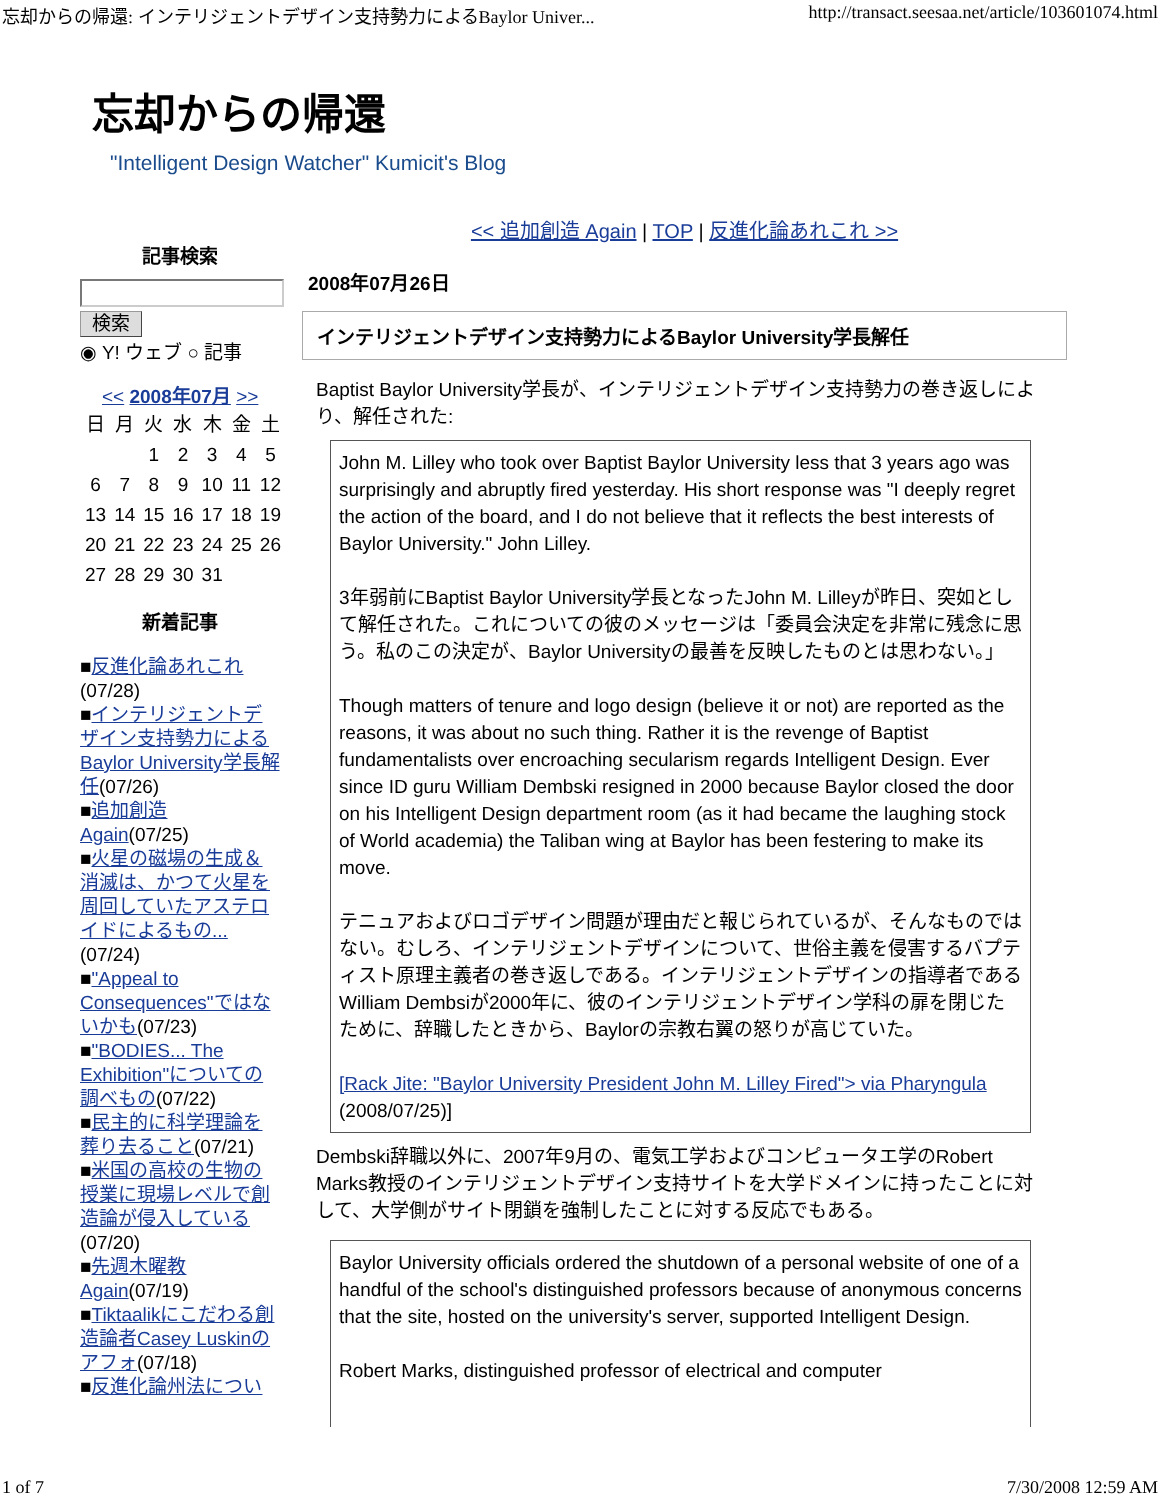忘却からの帰還: インテリジェントデザイン支持勢力によるBaylor Univer... http://transact.seesaa.net/article/103601074.html
忘却からの帰還
"Intelligent Design Watcher" Kumicit's Blog
記事検索
検索
◉ Y! ウェブ ○ 記事
<< 2008年07月 >>
| 日 | 月 | 火 | 水 | 木 | 金 | 土 |
| | | 1 | 2 | 3 | 4 | 5 |
| 6 | 7 | 8 | 9 | 10 | 11 | 12 |
| 13 | 14 | 15 | 16 | 17 | 18 | 19 |
| 20 | 21 | 22 | 23 | 24 | 25 | 26 |
| 27 | 28 | 29 | 30 | 31 | | |
新着記事
■反進化論あれこれ (07/28)
■インテリジェントデザイン支持勢力による Baylor University学長解任(07/26)
■追加創造 Again(07/25)
■火星の磁場の生成＆消滅は、かつて火星を周回していたアステロイドによるもの...(07/24)
■"Appeal to Consequences"ではないかも(07/23)
■"BODIES... The Exhibition"についての調べもの(07/22)
■民主的に科学理論を葬り去ること(07/21)
■米国の高校の生物の授業に現場レベルで創造論が侵入している (07/20)
■先週木曜教 Again(07/19)
■Tiktaalikにこだわる創造論者Casey Luskinのアフォ(07/18)
■反進化論州法につい
<< 追加創造 Again | TOP | 反進化論あれこれ >>
2008年07月26日
インテリジェントデザイン支持勢力によるBaylor University学長解任
Baptist Baylor University学長が、インテリジェントデザイン支持勢力の巻き返しにより、解任された:
John M. Lilley who took over Baptist Baylor University less that 3 years ago was surprisingly and abruptly fired yesterday. His short response was "I deeply regret the action of the board, and I do not believe that it reflects the best interests of Baylor University." John Lilley.
3年弱前にBaptist Baylor University学長となったJohn M. Lilleyが昨日、突如として解任された。これについての彼のメッセージは「委員会決定を非常に残念に思う。私のこの決定が、Baylor Universityの最善を反映したものとは思わない。」
Though matters of tenure and logo design (believe it or not) are reported as the reasons, it was about no such thing. Rather it is the revenge of Baptist fundamentalists over encroaching secularism regards Intelligent Design. Ever since ID guru William Dembski resigned in 2000 because Baylor closed the door on his Intelligent Design department room (as it had became the laughing stock of World academia) the Taliban wing at Baylor has been festering to make its move.
テニュアおよびロゴデザイン問題が理由だと報じられているが、そんなものではない。むしろ、インテリジェントデザインについて、世俗主義を侵害するバプティスト原理主義者の巻き返しである。インテリジェントデザインの指導者であるWilliam Dembsiが2000年に、彼のインテリジェントデザイン学科の扉を閉じたために、辞職したときから、Baylorの宗教右翼の怒りが高じていた。
[Rack Jite: "Baylor University President John M. Lilley Fired"> via Pharyngula (2008/07/25)]
Dembski辞職以外に、2007年9月の、電気工学およびコンピュータエ学のRobert Marks教授のインテリジェントデザイン支持サイトを大学ドメインに持ったことに対して、大学側がサイト閉鎖を強制したことに対する反応でもある。
Baylor University officials ordered the shutdown of a personal website of one of a handful of the school's distinguished professors because of anonymous concerns that the site, hosted on the university's server, supported Intelligent Design.
Robert Marks, distinguished professor of electrical and computer
1 of 7 7/30/2008 12:59 AM